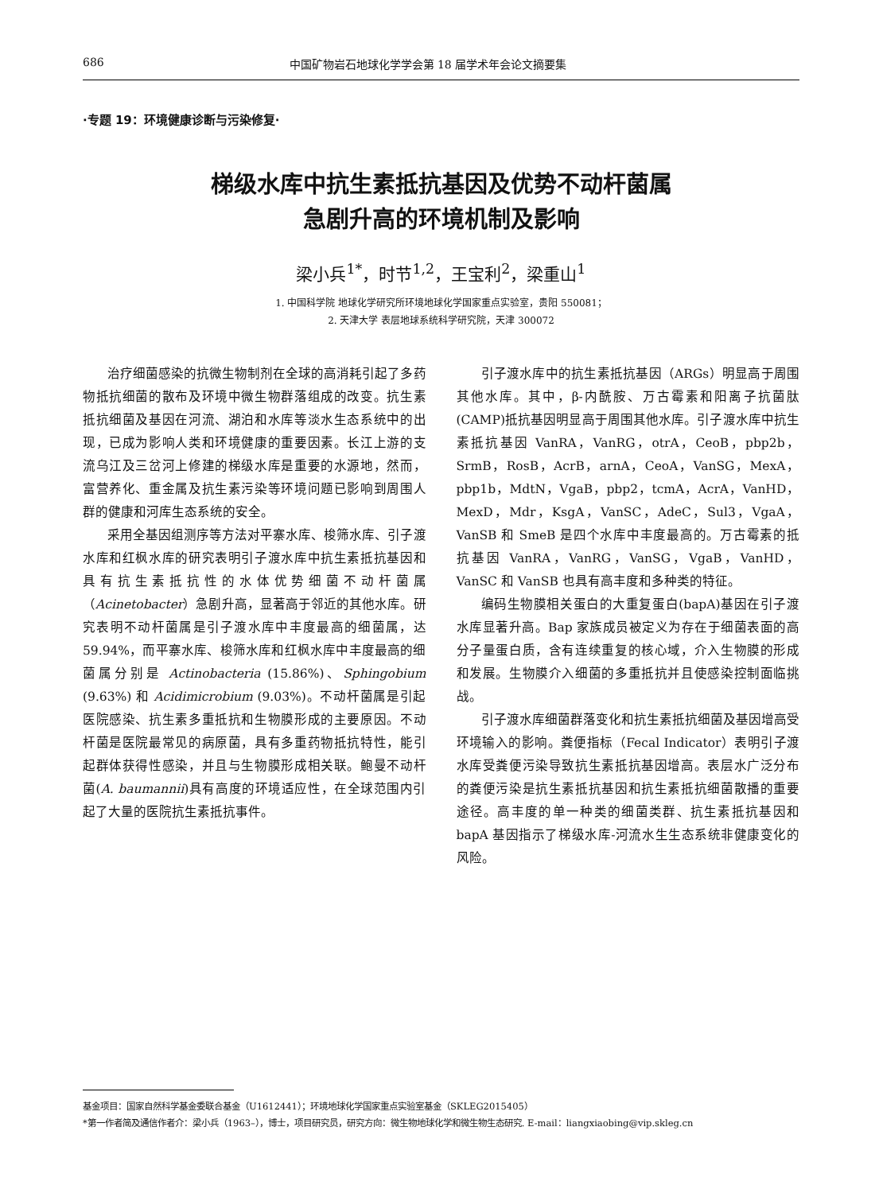686 中国矿物岩石地球化学学会第 18 届学术年会论文摘要集
·专题 19：环境健康诊断与污染修复·
梯级水库中抗生素抵抗基因及优势不动杆菌属
急剧升高的环境机制及影响
梁小兵<sup>1*</sup>，时节<sup>1,2</sup>，王宝利<sup>2</sup>，梁重山<sup>1</sup>
1. 中国科学院 地球化学研究所环境地球化学国家重点实验室，贵阳 550081；
2. 天津大学 表层地球系统科学研究院，天津 300072
治疗细菌感染的抗微生物制剂在全球的高消耗引起了多药物抵抗细菌的散布及环境中微生物群落组成的改变。抗生素抵抗细菌及基因在河流、湖泊和水库等淡水生态系统中的出现，已成为影响人类和环境健康的重要因素。长江上游的支流乌江及三岔河上修建的梯级水库是重要的水源地，然而，富营养化、重金属及抗生素污染等环境问题已影响到周围人群的健康和河库生态系统的安全。
采用全基因组测序等方法对平寨水库、梭筛水库、引子渡水库和红枫水库的研究表明引子渡水库中抗生素抵抗基因和具有抗生素抵抗性的水体优势细菌不动杆菌属（Acinetobacter）急剧升高，显著高于邻近的其他水库。研究表明不动杆菌属是引子渡水库中丰度最高的细菌属，达 59.94%，而平寨水库、梭筛水库和红枫水库中丰度最高的细菌属分别是 Actinobacteria (15.86%)、Sphingobium (9.63%) 和 Acidimicrobium (9.03%)。不动杆菌属是引起医院感染、抗生素多重抵抗和生物膜形成的主要原因。不动杆菌是医院最常见的病原菌，具有多重药物抵抗特性，能引起群体获得性感染，并且与生物膜形成相关联。鲍曼不动杆菌(A. baumannii)具有高度的环境适应性，在全球范围内引起了大量的医院抗生素抵抗事件。
引子渡水库中的抗生素抵抗基因（ARGs）明显高于周围其他水库。其中，β-内酰胺、万古霉素和阳离子抗菌肽(CAMP)抵抗基因明显高于周围其他水库。引子渡水库中抗生素抵抗基因 VanRA，VanRG，otrA，CeoB，pbp2b， SrmB，RosB，AcrB，arnA，CeoA，VanSG，MexA，pbp1b，MdtN，VgaB，pbp2，tcmA，AcrA，VanHD，MexD，Mdr，KsgA，VanSC，AdeC，Sul3，VgaA，VanSB 和 SmeB 是四个水库中丰度最高的。万古霉素的抵抗基因 VanRA，VanRG，VanSG，VgaB，VanHD，VanSC 和 VanSB 也具有高丰度和多种类的特征。
编码生物膜相关蛋白的大重复蛋白(bapA)基因在引子渡水库显著升高。Bap 家族成员被定义为存在于细菌表面的高分子量蛋白质，含有连续重复的核心域，介入生物膜的形成和发展。生物膜介入细菌的多重抵抗并且使感染控制面临挑战。
引子渡水库细菌群落变化和抗生素抵抗细菌及基因增高受环境输入的影响。粪便指标（Fecal Indicator）表明引子渡水库受粪便污染导致抗生素抵抗基因增高。表层水广泛分布的粪便污染是抗生素抵抗基因和抗生素抵抗细菌散播的重要途径。高丰度的单一种类的细菌类群、抗生素抵抗基因和 bapA 基因指示了梯级水库-河流水生生态系统非健康变化的风险。
基金项目：国家自然科学基金委联合基金（U1612441）；环境地球化学国家重点实验室基金（SKLEG2015405）
*第一作者简及通信作者介：梁小兵（1963–），博士，项目研究员，研究方向：微生物地球化学和微生物生态研究. E-mail：liangxiaobing@vip.skleg.cn